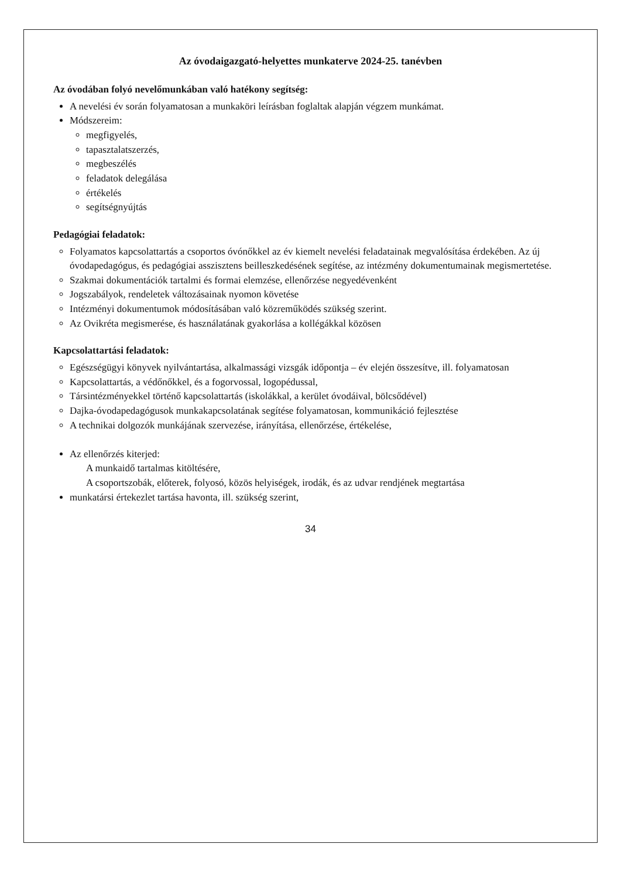Az óvodaigazgató-helyettes munkaterve 2024-25. tanévben
Az óvodában folyó nevelőmunkában való hatékony segítség:
A nevelési év során folyamatosan a munkaköri leírásban foglaltak alapján végzem munkámat.
Módszereim:
megfigyelés,
tapasztalatszerzés,
megbeszélés
feladatok delegálása
értékelés
segítségnyújtás
Pedagógiai feladatok:
Folyamatos kapcsolattartás a csoportos óvónőkkel az év kiemelt nevelési feladatainak megvalósítása érdekében. Az új óvodapedagógus, és pedagógiai asszisztens beilleszkedésének segítése, az intézmény dokumentumainak megismertetése.
Szakmai dokumentációk tartalmi és formai elemzése, ellenőrzése negyedévenként
Jogszabályok, rendeletek változásainak nyomon követése
Intézményi dokumentumok módosításában való közreműködés szükség szerint.
Az Ovikréta megismerése, és használatának gyakorlása a kollégákkal közösen
Kapcsolattartási feladatok:
Egészségügyi könyvek nyilvántartása, alkalmassági vizsgák időpontja – év elején összesítve, ill. folyamatosan
Kapcsolattartás, a védőnőkkel, és a fogorvossal, logopédussal,
Társintézményekkel történő kapcsolattartás (iskolákkal, a kerület óvodáival, bölcsődével)
Dajka-óvodapedagógusok munkakapcsolatának segítése folyamatosan, kommunikáció fejlesztése
A technikai dolgozók munkájának szervezése, irányítása, ellenőrzése, értékelése,
Az ellenőrzés kiterjed:
A munkaidő tartalmas kitöltésére,
A csoportszobák, előterek, folyosó, közös helyiségek, irodák, és az udvar rendjének megtartása
munkatársi értekezlet tartása havonta, ill. szükség szerint,
34